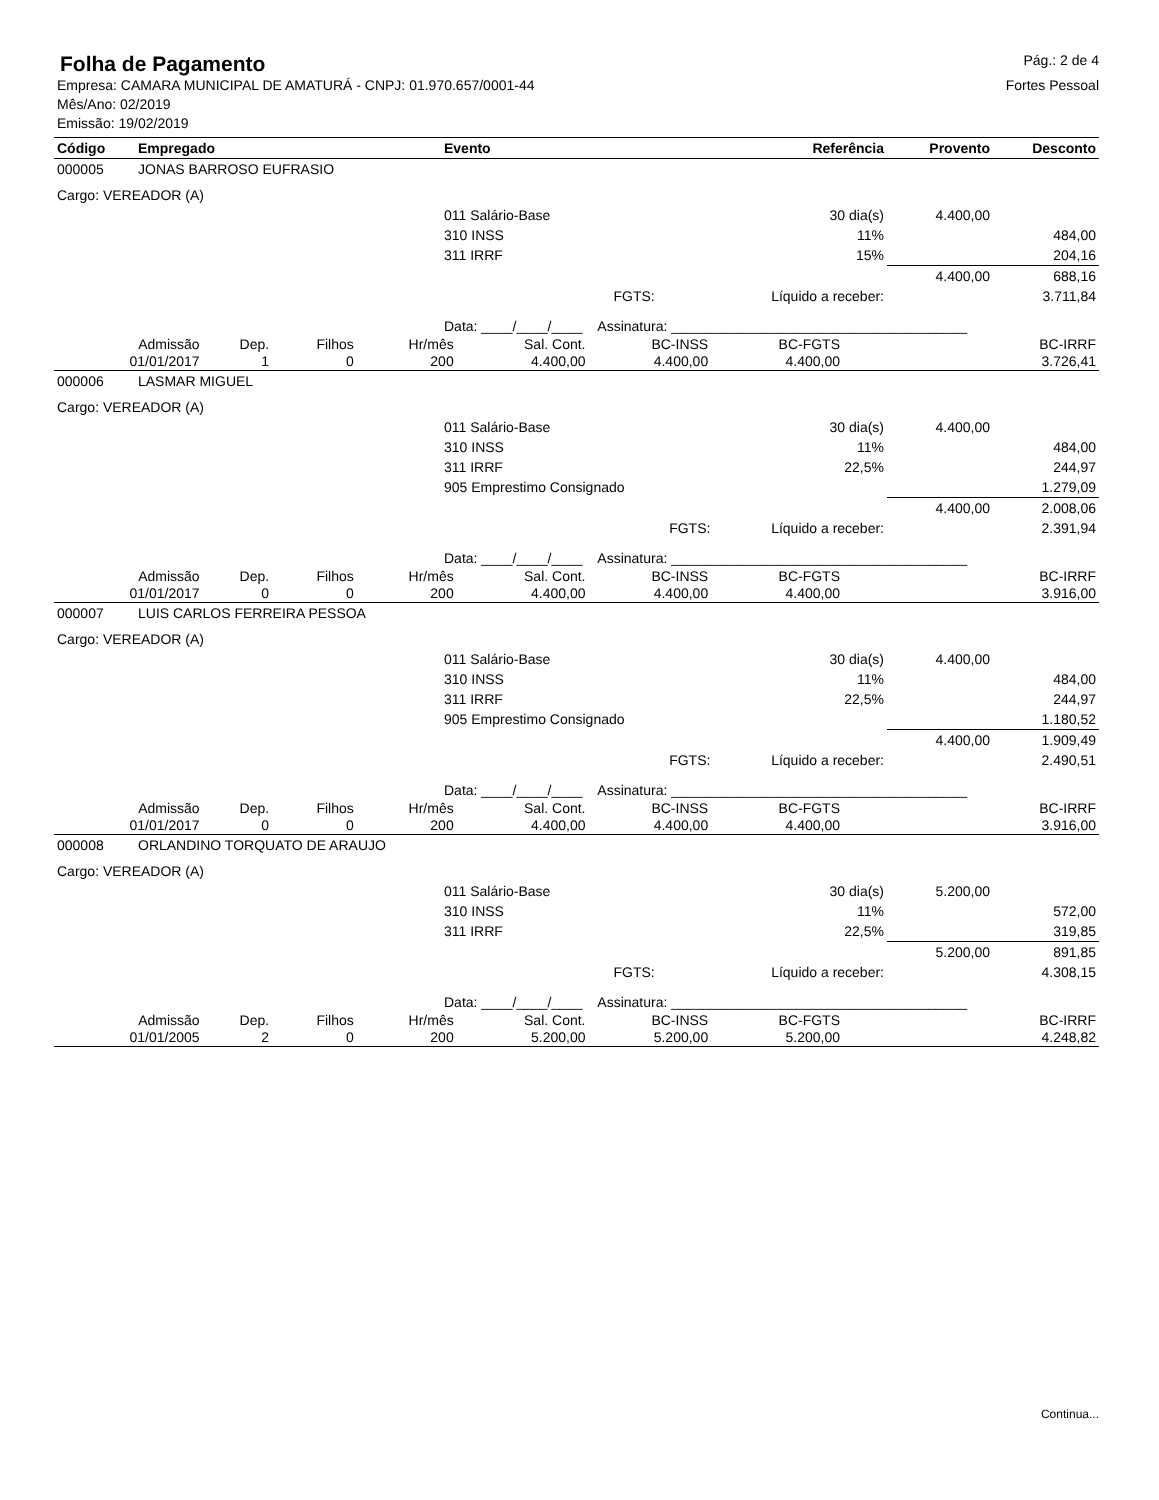Folha de Pagamento
Pág.: 2 de 4
Empresa: CAMARA MUNICIPAL DE AMATURÁ - CNPJ: 01.970.657/0001-44
Mês/Ano: 02/2019
Emissão: 19/02/2019
Fortes Pessoal
| Código | Empregado | Evento | Referência | Provento | Desconto |
| --- | --- | --- | --- | --- | --- |
| 000005 | JONAS BARROSO EUFRASIO | | | | |
| Cargo: VEREADOR (A) | | | | | |
| | | 011 Salário-Base | 30 dia(s) | 4.400,00 | |
| | | 310 INSS | 11% | | 484,00 |
| | | 311 IRRF | 15% | | 204,16 |
| | | | | 4.400,00 | 688,16 |
| | | FGTS: | Líquido a receber: | | 3.711,84 |
| | | Data: ____/____/____ Assinatura: ______________________________________ | | | |
| Admissão | Dep. | Filhos | Hr/mês | Sal. Cont. | BC-INSS | BC-FGTS | BC-IRRF |
| 01/01/2017 | 1 | 0 | 200 | 4.400,00 | 4.400,00 | 4.400,00 | 3.726,41 |
| 000006 | LASMAR MIGUEL | | | | |
| Cargo: VEREADOR (A) | | | | | |
| | | 011 Salário-Base | 30 dia(s) | 4.400,00 | |
| | | 310 INSS | 11% | | 484,00 |
| | | 311 IRRF | 22,5% | | 244,97 |
| | | 905 Emprestimo Consignado | | | 1.279,09 |
| | | | | 4.400,00 | 2.008,06 |
| | | FGTS: | Líquido a receber: | | 2.391,94 |
| | | Data: ____/____/____ Assinatura: ______________________________________ | | | |
| Admissão | Dep. | Filhos | Hr/mês | Sal. Cont. | BC-INSS | BC-FGTS | BC-IRRF |
| 01/01/2017 | 0 | 0 | 200 | 4.400,00 | 4.400,00 | 4.400,00 | 3.916,00 |
| 000007 | LUIS CARLOS FERREIRA PESSOA | | | | |
| Cargo: VEREADOR (A) | | | | | |
| | | 011 Salário-Base | 30 dia(s) | 4.400,00 | |
| | | 310 INSS | 11% | | 484,00 |
| | | 311 IRRF | 22,5% | | 244,97 |
| | | 905 Emprestimo Consignado | | | 1.180,52 |
| | | | | 4.400,00 | 1.909,49 |
| | | FGTS: | Líquido a receber: | | 2.490,51 |
| | | Data: ____/____/____ Assinatura: ______________________________________ | | | |
| Admissão | Dep. | Filhos | Hr/mês | Sal. Cont. | BC-INSS | BC-FGTS | BC-IRRF |
| 01/01/2017 | 0 | 0 | 200 | 4.400,00 | 4.400,00 | 4.400,00 | 3.916,00 |
| 000008 | ORLANDINO TORQUATO DE ARAUJO | | | | |
| Cargo: VEREADOR (A) | | | | | |
| | | 011 Salário-Base | 30 dia(s) | 5.200,00 | |
| | | 310 INSS | 11% | | 572,00 |
| | | 311 IRRF | 22,5% | | 319,85 |
| | | | | 5.200,00 | 891,85 |
| | | FGTS: | Líquido a receber: | | 4.308,15 |
| | | Data: ____/____/____ Assinatura: ______________________________________ | | | |
| Admissão | Dep. | Filhos | Hr/mês | Sal. Cont. | BC-INSS | BC-FGTS | BC-IRRF |
| 01/01/2005 | 2 | 0 | 200 | 5.200,00 | 5.200,00 | 5.200,00 | 4.248,82 |
Continua...